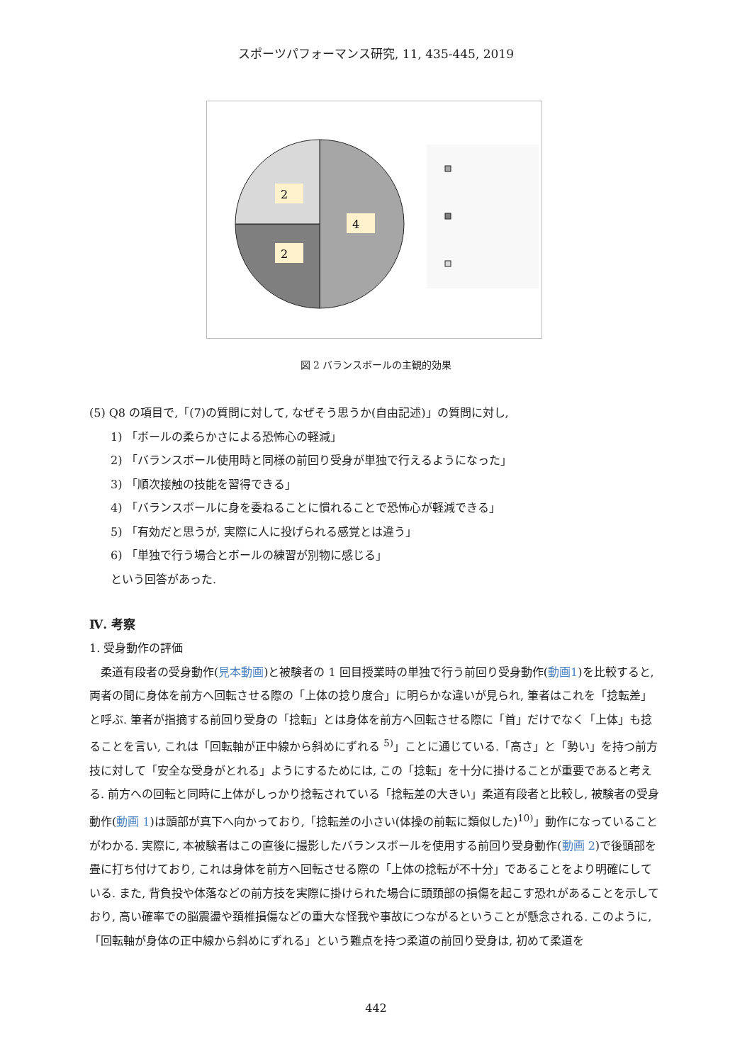スポーツパフォーマンス研究, 11, 435-445, 2019
2
4
2
図 2 バランスボールの主観的効果
(5) Q8 の項目で,「(7)の質問に対して, なぜそう思うか(自由記述)」の質問に対し,
1) 「ボールの柔らかさによる恐怖心の軽減」
2) 「バランスボール使用時と同様の前回り受身が単独で行えるようになった」
3) 「順次接触の技能を習得できる」
4) 「バランスボールに身を委ねることに慣れることで恐怖心が軽減できる」
5) 「有効だと思うが, 実際に人に投げられる感覚とは違う」
6) 「単独で行う場合とボールの練習が別物に感じる」
という回答があった.
Ⅳ. 考察
1. 受身動作の評価
　柔道有段者の受身動作(見本動画)と被験者の 1 回目授業時の単独で行う前回り受身動作(動画1)を比較すると, 両者の間に身体を前方へ回転させる際の「上体の捻り度合」に明らかな違いが見られ, 筆者はこれを「捻転差」と呼ぶ. 筆者が指摘する前回り受身の「捻転」とは身体を前方へ回転させる際に「首」だけでなく「上体」も捻ることを言い, これは「回転軸が正中線から斜めにずれる <sup>5)</sup>」ことに通じている.「高さ」と「勢い」を持つ前方技に対して「安全な受身がとれる」ようにするためには, この「捻転」を十分に掛けることが重要であると考える. 前方への回転と同時に上体がしっかり捻転されている「捻転差の大きい」柔道有段者と比較し, 被験者の受身動作(動画 1)は頭部が真下へ向かっており,「捻転差の小さい(体操の前転に類似した)<sup>10)</sup>」動作になっていることがわかる. 実際に, 本被験者はこの直後に撮影したバランスボールを使用する前回り受身動作(動画 2)で後頭部を畳に打ち付けており, これは身体を前方へ回転させる際の「上体の捻転が不十分」であることをより明確にしている. また, 背負投や体落などの前方技を実際に掛けられた場合に頭頚部の損傷を起こす恐れがあることを示しており, 高い確率での脳震盪や頚椎損傷などの重大な怪我や事故につながるということが懸念される. このように,「回転軸が身体の正中線から斜めにずれる」という難点を持つ柔道の前回り受身は, 初めて柔道を
442